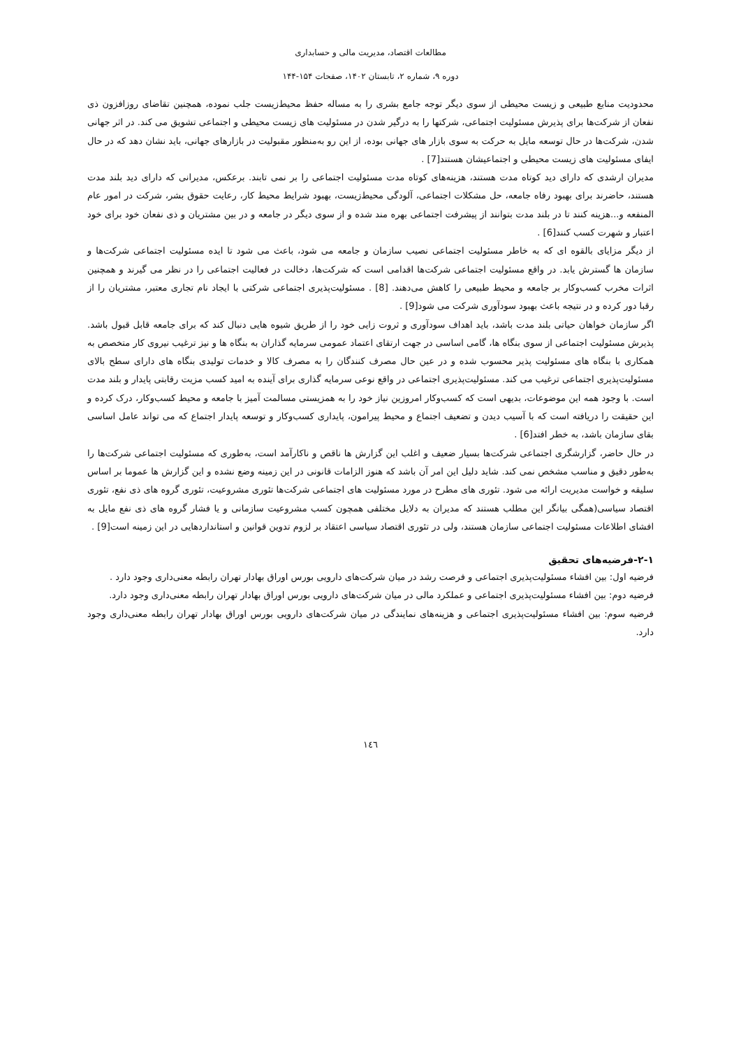مطالعات اقتصاد، مدیریت مالی و حسابداری
دوره ۹، شماره ۲، تابستان ۱۴۰۲، صفحات ۱۵۴-۱۴۴
محدودیت منابع طبیعی و زیست محیطی از سوی دیگر توجه جامع بشری را به مساله حفظ محیط‌زیست جلب نموده، همچنین تقاضای روزافزون ذی نفعان از شرکت‌ها برای پذیرش مسئولیت اجتماعی، شرکتها را به درگیر شدن در مسئولیت های زیست محیطی و اجتماعی تشویق می کند. در اثر جهانی شدن، شرکت‌ها در حال توسعه مایل به حرکت به سوی بازار های جهانی بوده، از این رو به‌منظور مقبولیت در بازارهای جهانی، باید نشان دهد که در حال ایفای مسئولیت های زیست محیطی و اجتماعیشان هستند[7] .
مدیران ارشدی که دارای دید کوتاه مدت هستند، هزینه‌های کوتاه مدت مسئولیت اجتماعی را بر نمی تابند. برعکس، مدیرانی که دارای دید بلند مدت هستند، حاضرند برای بهبود رفاه جامعه، حل مشکلات اجتماعی، آلودگی محیط‌زیست، بهبود شرایط محیط کار، رعایت حقوق بشر، شرکت در امور عام المنفعه و...هزینه کنند تا در بلند مدت بتوانند از پیشرفت اجتماعی بهره مند شده و از سوی دیگر در جامعه و در بین مشتریان و ذی نفعان خود برای خود اعتبار و شهرت کسب کنند[6] .
از دیگر مزایای بالقوه ای که به خاطر مسئولیت اجتماعی نصیب سازمان و جامعه می شود، باعث می شود تا ایده مسئولیت اجتماعی شرکت‌ها و سازمان ها گسترش یابد. در واقع مسئولیت اجتماعی شرکت‌ها اقدامی است که شرکت‌ها، دخالت در فعالیت اجتماعی را در نظر می گیرند و همچنین اثرات مخرب کسب‌وکار بر جامعه و محیط طبیعی را کاهش می‌دهند. [8] . مسئولیت‌پذیری اجتماعی شرکتی با ایجاد نام تجاری معتبر، مشتریان را از رقبا دور کرده و در نتیجه باعث بهبود سودآوری شرکت می شود[9] .
اگر سازمان خواهان حیاتی بلند مدت باشد، باید اهداف سودآوری و ثروت زایی خود را از طریق شیوه هایی دنبال کند که برای جامعه قابل قبول باشد. پذیرش مسئولیت اجتماعی از سوی بنگاه ها، گامی اساسی در جهت ارتقای اعتماد عمومی سرمایه گذاران به بنگاه ها و نیز ترغیب نیروی کار متخصص به همکاری با بنگاه های مسئولیت پذیر محسوب شده و در عین حال مصرف کنندگان را به مصرف کالا و خدمات تولیدی بنگاه های دارای سطح بالای مسئولیت‌پذیری اجتماعی ترغیب می کند. مسئولیت‌پذیری اجتماعی در واقع نوعی سرمایه گذاری برای آینده به امید کسب مزیت رقابتی پایدار و بلند مدت است. با وجود همه این موضوعات، بدیهی است که کسب‌وکار امروزین نیاز خود را به همزیستی مسالمت آمیز با جامعه و محیط کسب‌وکار، درک کرده و این حقیقت را دریافته است که با آسیب دیدن و تضعیف اجتماع و محیط پیرامون، پایداری کسب‌وکار و توسعه پایدار اجتماع که می تواند عامل اساسی بقای سازمان باشد، به خطر افتد[6] .
در حال حاضر، گزارشگری اجتماعی شرکت‌ها بسیار ضعیف و اغلب این گزارش ها ناقص و ناکارآمد است، به‌طوری که مسئولیت اجتماعی شرکت‌ها را به‌طور دقیق و مناسب مشخص نمی کند. شاید دلیل این امر آن باشد که هنوز الزامات قانونی در این زمینه وضع نشده و این گزارش ها عموما بر اساس سلیقه و خواست مدیریت ارائه می شود. تئوری های مطرح در مورد مسئولیت های اجتماعی شرکت‌ها تئوری مشروعیت، تئوری گروه های ذی نفع، تئوری اقتصاد سیاسی(همگی بیانگر این مطلب هستند که مدیران به دلایل مختلفی همچون کسب مشروعیت سازمانی و یا فشار گروه های ذی نفع مایل به افشای اطلاعات مسئولیت اجتماعی سازمان هستند، ولی در تئوری اقتصاد سیاسی اعتقاد بر لزوم تدوین قوانین و استانداردهایی در این زمینه است[9] .
۲-۱-فرضیه‌های تحقیق
فرضیه اول: بین افشاء مسئولیت‌پذیری اجتماعی و فرصت رشد در میان شرکت‌های دارویی بورس اوراق بهادار تهران رابطه معنی‌داری وجود دارد .
فرضیه دوم: بین افشاء مسئولیت‌پذیری اجتماعی و عملکرد مالی در میان شرکت‌های دارویی بورس اوراق بهادار تهران رابطه معنی‌داری وجود دارد.
فرضیه سوم: بین افشاء مسئولیت‌پذیری اجتماعی و هزینه‌های نمایندگی در میان شرکت‌های دارویی بورس اوراق بهادار تهران رابطه معنی‌داری وجود دارد.
۱٤٦